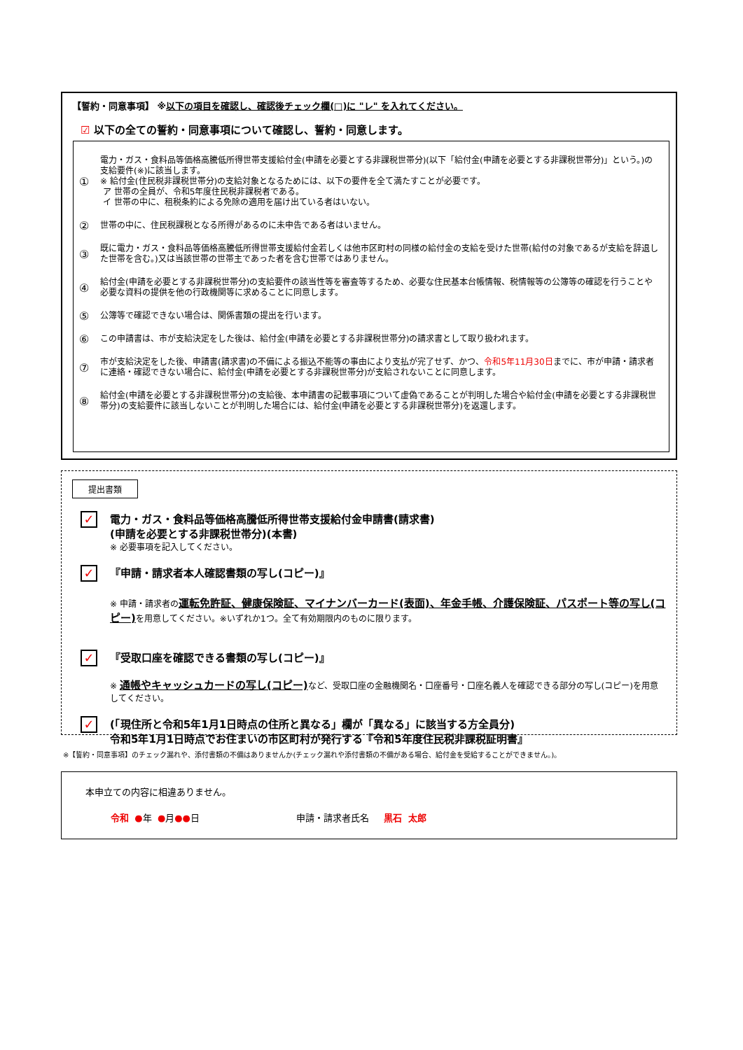【誓約・同意事項】 ※以下の項目を確認し、確認後チェック欄(□)に "レ" を入れてください。
☑ 以下の全ての誓約・同意事項について確認し、誓約・同意します。
① 電力・ガス・食料品等価格高騰低所得世帯支援給付金(申請を必要とする非課税世帯分)(以下「給付金(申請を必要とする非課税世帯分)」という。)の支給要件(※)に該当します。
※ 給付金(住民税非課税世帯分)の支給対象となるためには、以下の要件を全て満たすことが必要です。
ア 世帯の全員が、令和5年度住民税非課税者である。
イ 世帯の中に、租税条約による免除の適用を届け出ている者はいない。
② 世帯の中に、住民税課税となる所得があるのに未申告である者はいません。
③ 既に電力・ガス・食料品等価格高騰低所得世帯支援給付金若しくは他市区町村の同様の給付金の支給を受けた世帯(給付の対象であるが支給を辞退した世帯を含む。)又は当該世帯の世帯主であった者を含む世帯ではありません。
④ 給付金(申請を必要とする非課税世帯分)の支給要件の該当性等を審査等するため、必要な住民基本台帳情報、税情報等の公簿等の確認を行うことや必要な資料の提供を他の行政機関等に求めることに同意します。
⑤ 公簿等で確認できない場合は、関係書類の提出を行います。
⑥ この申請書は、市が支給決定をした後は、給付金(申請を必要とする非課税世帯分)の請求書として取り扱われます。
⑦ 市が支給決定をした後、申請書(請求書)の不備による振込不能等の事由により支払が完了せず、かつ、令和5年11月30日までに、市が申請・請求者に連絡・確認できない場合に、給付金(申請を必要とする非課税世帯分)が支給されないことに同意します。
⑧ 給付金(申請を必要とする非課税世帯分)の支給後、本申請書の記載事項について虚偽であることが判明した場合や給付金(申請を必要とする非課税世帯分)の支給要件に該当しないことが判明した場合には、給付金(申請を必要とする非課税世帯分)を返還します。
提出書類
✓
電力・ガス・食料品等価格高騰低所得世帯支援給付金申請書(請求書)
(申請を必要とする非課税世帯分)(本書)
※ 必要事項を記入してください。
✓
『申請・請求者本人確認書類の写し(コピー)』
※ 申請・請求者の運転免許証、健康保険証、マイナンバーカード(表面)、年金手帳、介護保険証、パスポート等の写し(コピー) を用意してください。※いずれか1つ。全て有効期限内のものに限ります。
✓
『受取口座を確認できる書類の写し(コピー)』
※ 通帳やキャッシュカードの写し(コピー) など、受取口座の金融機関名・口座番号・口座名義人を確認できる部分の写し(コピー)を用意してください。
✓
(「現住所と令和5年1月1日時点の住所と異なる」欄が「異なる」に該当する方全員分)
令和5年1月1日時点でお住まいの市区町村が発行する『令和5年度住民税非課税証明書』
※【誓約・同意事項】のチェック漏れや、添付書類の不備はありませんか(チェック漏れや添付書類の不備がある場合、給付金を受給することができません。)。
本申立ての内容に相違ありません。
令和 ●年 ●月●●日 申請・請求者氏名 黒石 太郎